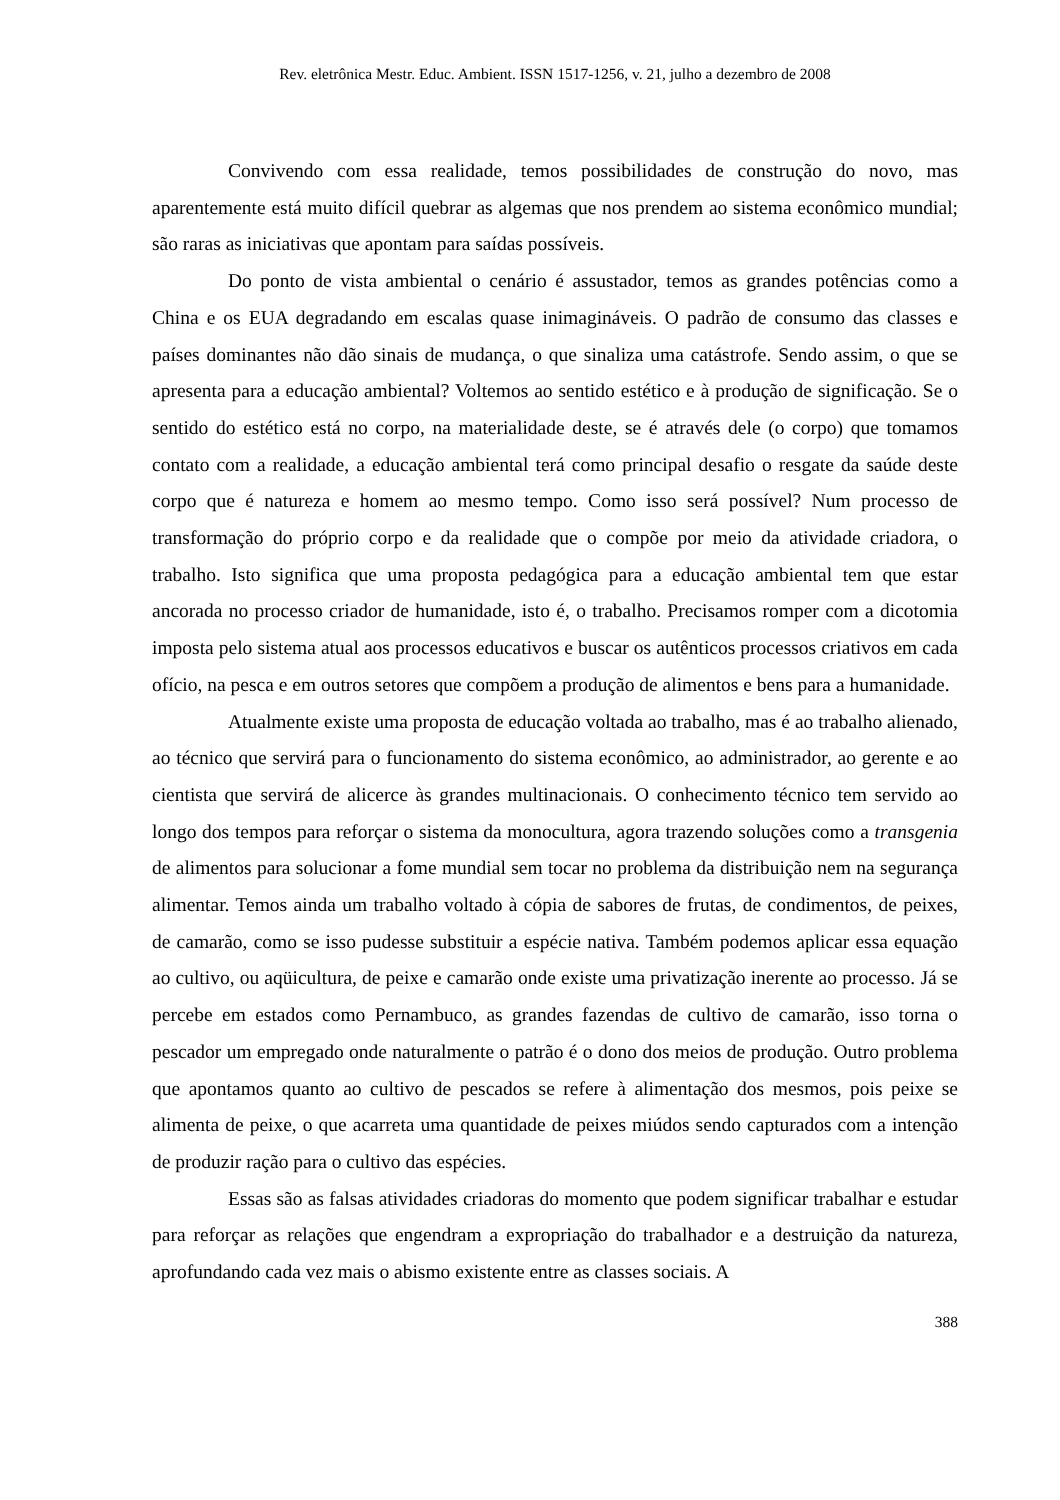Rev. eletrônica Mestr. Educ. Ambient. ISSN 1517-1256, v. 21, julho a dezembro de 2008
Convivendo com essa realidade, temos possibilidades de construção do novo, mas aparentemente está muito difícil quebrar as algemas que nos prendem ao sistema econômico mundial; são raras as iniciativas que apontam para saídas possíveis.
Do ponto de vista ambiental o cenário é assustador, temos as grandes potências como a China e os EUA degradando em escalas quase inimagináveis. O padrão de consumo das classes e países dominantes não dão sinais de mudança, o que sinaliza uma catástrofe. Sendo assim, o que se apresenta para a educação ambiental? Voltemos ao sentido estético e à produção de significação. Se o sentido do estético está no corpo, na materialidade deste, se é através dele (o corpo) que tomamos contato com a realidade, a educação ambiental terá como principal desafio o resgate da saúde deste corpo que é natureza e homem ao mesmo tempo. Como isso será possível? Num processo de transformação do próprio corpo e da realidade que o compõe por meio da atividade criadora, o trabalho. Isto significa que uma proposta pedagógica para a educação ambiental tem que estar ancorada no processo criador de humanidade, isto é, o trabalho. Precisamos romper com a dicotomia imposta pelo sistema atual aos processos educativos e buscar os autênticos processos criativos em cada ofício, na pesca e em outros setores que compõem a produção de alimentos e bens para a humanidade.
Atualmente existe uma proposta de educação voltada ao trabalho, mas é ao trabalho alienado, ao técnico que servirá para o funcionamento do sistema econômico, ao administrador, ao gerente e ao cientista que servirá de alicerce às grandes multinacionais. O conhecimento técnico tem servido ao longo dos tempos para reforçar o sistema da monocultura, agora trazendo soluções como a transgenia de alimentos para solucionar a fome mundial sem tocar no problema da distribuição nem na segurança alimentar. Temos ainda um trabalho voltado à cópia de sabores de frutas, de condimentos, de peixes, de camarão, como se isso pudesse substituir a espécie nativa. Também podemos aplicar essa equação ao cultivo, ou aqüicultura, de peixe e camarão onde existe uma privatização inerente ao processo. Já se percebe em estados como Pernambuco, as grandes fazendas de cultivo de camarão, isso torna o pescador um empregado onde naturalmente o patrão é o dono dos meios de produção. Outro problema que apontamos quanto ao cultivo de pescados se refere à alimentação dos mesmos, pois peixe se alimenta de peixe, o que acarreta uma quantidade de peixes miúdos sendo capturados com a intenção de produzir ração para o cultivo das espécies.
Essas são as falsas atividades criadoras do momento que podem significar trabalhar e estudar para reforçar as relações que engendram a expropriação do trabalhador e a destruição da natureza, aprofundando cada vez mais o abismo existente entre as classes sociais. A
388